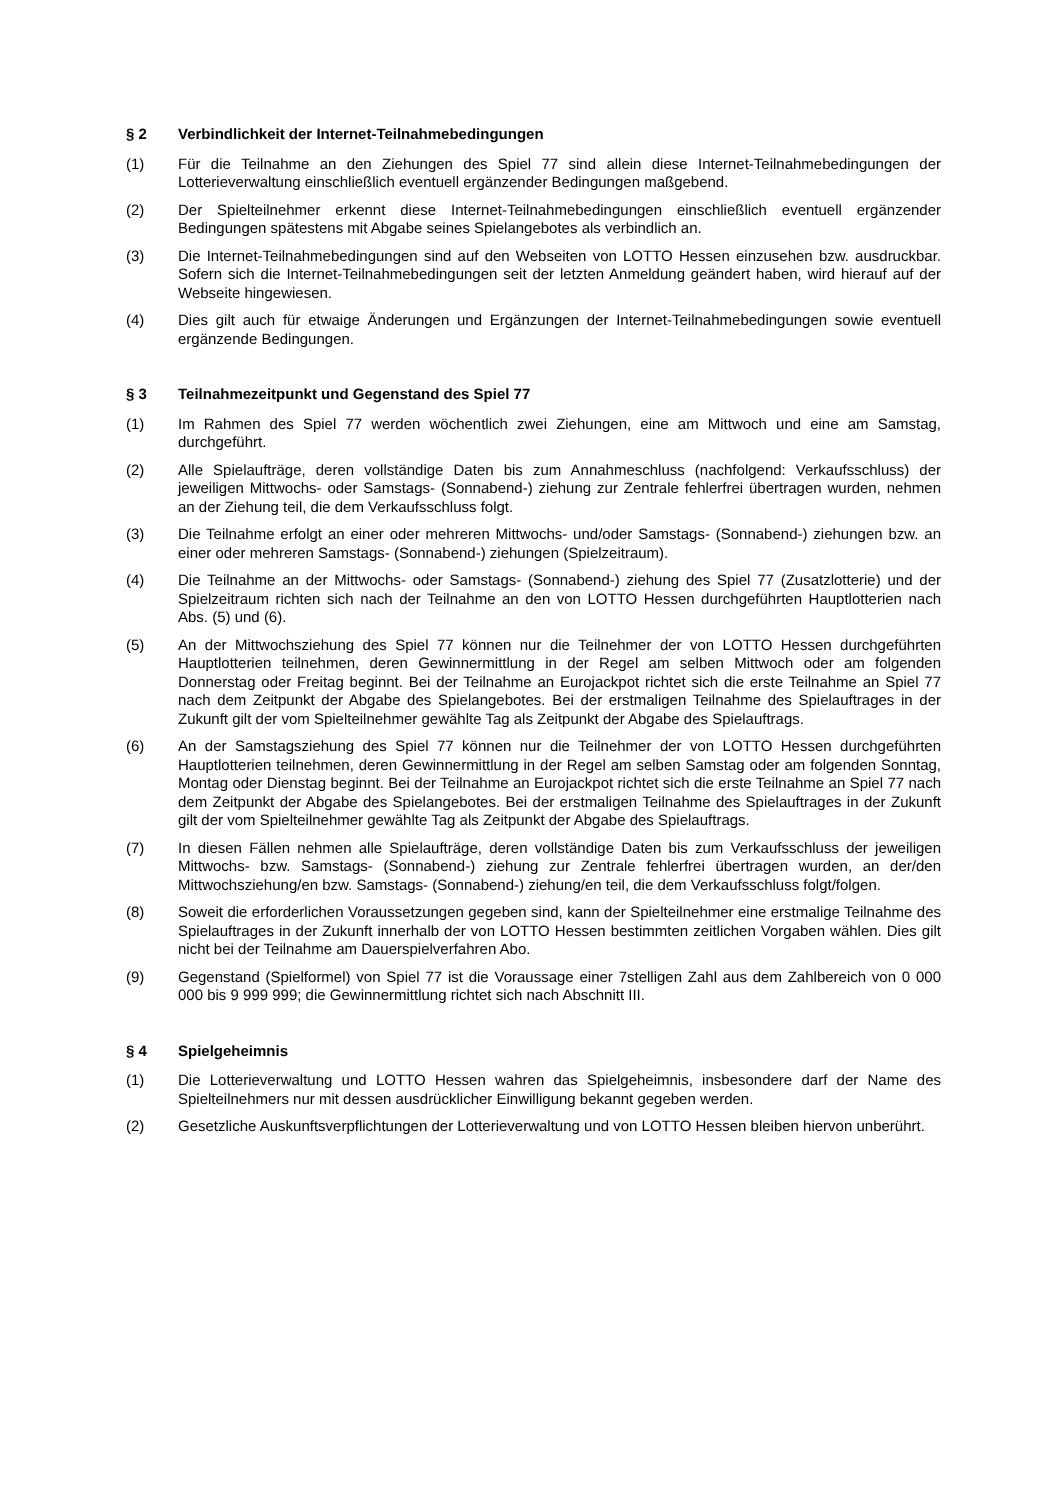§ 2 Verbindlichkeit der Internet-Teilnahmebedingungen
(1) Für die Teilnahme an den Ziehungen des Spiel 77 sind allein diese Internet-Teilnahmebedingungen der Lotterieverwaltung einschließlich eventuell ergänzender Bedingungen maßgebend.
(2) Der Spielteilnehmer erkennt diese Internet-Teilnahmebedingungen einschließlich eventuell ergänzender Bedingungen spätestens mit Abgabe seines Spielangebotes als verbindlich an.
(3) Die Internet-Teilnahmebedingungen sind auf den Webseiten von LOTTO Hessen einzusehen bzw. ausdruckbar. Sofern sich die Internet-Teilnahmebedingungen seit der letzten Anmeldung geändert haben, wird hierauf auf der Webseite hingewiesen.
(4) Dies gilt auch für etwaige Änderungen und Ergänzungen der Internet-Teilnahmebedingungen sowie eventuell ergänzende Bedingungen.
§ 3 Teilnahmezeitpunkt und Gegenstand des Spiel 77
(1) Im Rahmen des Spiel 77 werden wöchentlich zwei Ziehungen, eine am Mittwoch und eine am Samstag, durchgeführt.
(2) Alle Spielaufträge, deren vollständige Daten bis zum Annahmeschluss (nachfolgend: Verkaufsschluss) der jeweiligen Mittwochs- oder Samstags- (Sonnabend-) ziehung zur Zentrale fehlerfrei übertragen wurden, nehmen an der Ziehung teil, die dem Verkaufsschluss folgt.
(3) Die Teilnahme erfolgt an einer oder mehreren Mittwochs- und/oder Samstags- (Sonnabend-) ziehungen bzw. an einer oder mehreren Samstags- (Sonnabend-) ziehungen (Spielzeitraum).
(4) Die Teilnahme an der Mittwochs- oder Samstags- (Sonnabend-) ziehung des Spiel 77 (Zusatzlotterie) und der Spielzeitraum richten sich nach der Teilnahme an den von LOTTO Hessen durchgeführten Hauptlotterien nach Abs. (5) und (6).
(5) An der Mittwochsziehung des Spiel 77 können nur die Teilnehmer der von LOTTO Hessen durchgeführten Hauptlotterien teilnehmen, deren Gewinnermittlung in der Regel am selben Mittwoch oder am folgenden Donnerstag oder Freitag beginnt. Bei der Teilnahme an Eurojackpot richtet sich die erste Teilnahme an Spiel 77 nach dem Zeitpunkt der Abgabe des Spielangebotes. Bei der erstmaligen Teilnahme des Spielauftrages in der Zukunft gilt der vom Spielteilnehmer gewählte Tag als Zeitpunkt der Abgabe des Spielauftrags.
(6) An der Samstagsziehung des Spiel 77 können nur die Teilnehmer der von LOTTO Hessen durchgeführten Hauptlotterien teilnehmen, deren Gewinnermittlung in der Regel am selben Samstag oder am folgenden Sonntag, Montag oder Dienstag beginnt. Bei der Teilnahme an Eurojackpot richtet sich die erste Teilnahme an Spiel 77 nach dem Zeitpunkt der Abgabe des Spielangebotes. Bei der erstmaligen Teilnahme des Spielauftrages in der Zukunft gilt der vom Spielteilnehmer gewählte Tag als Zeitpunkt der Abgabe des Spielauftrags.
(7) In diesen Fällen nehmen alle Spielaufträge, deren vollständige Daten bis zum Verkaufsschluss der jeweiligen Mittwochs- bzw. Samstags- (Sonnabend-) ziehung zur Zentrale fehlerfrei übertragen wurden, an der/den Mittwochsziehung/en bzw. Samstags- (Sonnabend-) ziehung/en teil, die dem Verkaufsschluss folgt/folgen.
(8) Soweit die erforderlichen Voraussetzungen gegeben sind, kann der Spielteilnehmer eine erstmalige Teilnahme des Spielauftrages in der Zukunft innerhalb der von LOTTO Hessen bestimmten zeitlichen Vorgaben wählen. Dies gilt nicht bei der Teilnahme am Dauerspielverfahren Abo.
(9) Gegenstand (Spielformel) von Spiel 77 ist die Voraussage einer 7stelligen Zahl aus dem Zahlbereich von 0 000 000 bis 9 999 999; die Gewinnermittlung richtet sich nach Abschnitt III.
§ 4 Spielgeheimnis
(1) Die Lotterieverwaltung und LOTTO Hessen wahren das Spielgeheimnis, insbesondere darf der Name des Spielteilnehmers nur mit dessen ausdrücklicher Einwilligung bekannt gegeben werden.
(2) Gesetzliche Auskunftsverpflichtungen der Lotterieverwaltung und von LOTTO Hessen bleiben hiervon unberührt.